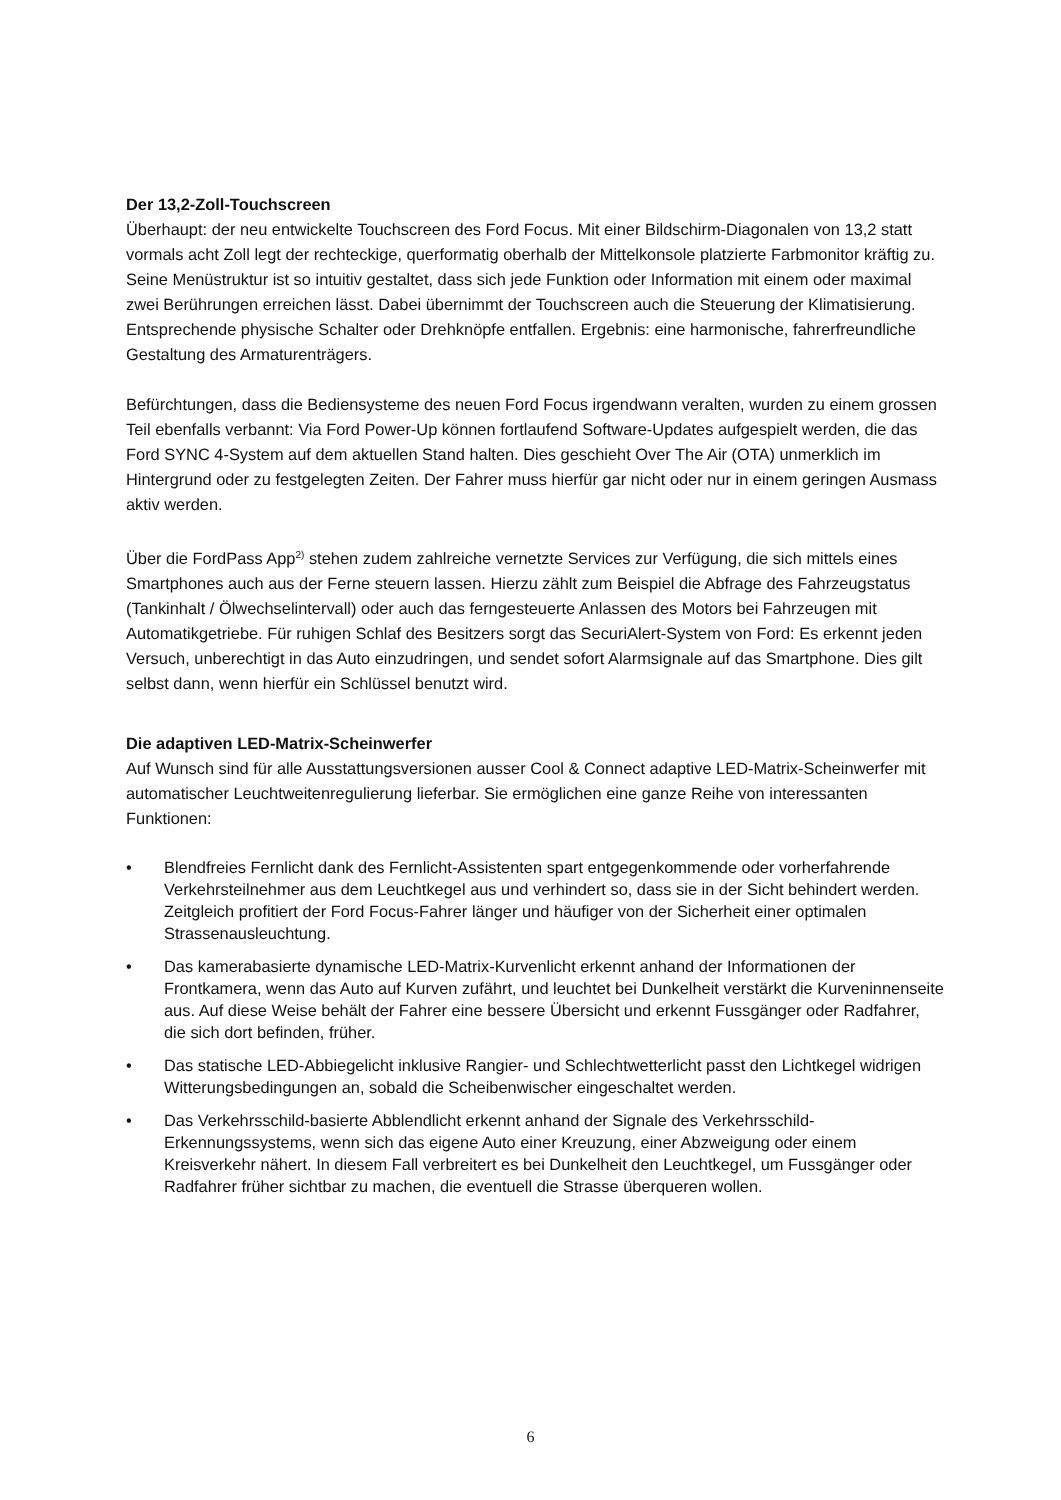Der 13,2-Zoll-Touchscreen
Überhaupt: der neu entwickelte Touchscreen des Ford Focus. Mit einer Bildschirm-Diagonalen von 13,2 statt vormals acht Zoll legt der rechteckige, querformatig oberhalb der Mittelkonsole platzierte Farbmonitor kräftig zu. Seine Menüstruktur ist so intuitiv gestaltet, dass sich jede Funktion oder Information mit einem oder maximal zwei Berührungen erreichen lässt. Dabei übernimmt der Touchscreen auch die Steuerung der Klimatisierung. Entsprechende physische Schalter oder Drehknöpfe entfallen. Ergebnis: eine harmonische, fahrerfreundliche Gestaltung des Armaturenträgers.
Befürchtungen, dass die Bediensysteme des neuen Ford Focus irgendwann veralten, wurden zu einem grossen Teil ebenfalls verbannt: Via Ford Power-Up können fortlaufend Software-Updates aufgespielt werden, die das Ford SYNC 4-System auf dem aktuellen Stand halten. Dies geschieht Over The Air (OTA) unmerklich im Hintergrund oder zu festgelegten Zeiten. Der Fahrer muss hierfür gar nicht oder nur in einem geringen Ausmass aktiv werden.
Über die FordPass App<sup>2)</sup> stehen zudem zahlreiche vernetzte Services zur Verfügung, die sich mittels eines Smartphones auch aus der Ferne steuern lassen. Hierzu zählt zum Beispiel die Abfrage des Fahrzeugstatus (Tankinhalt / Ölwechselintervall) oder auch das ferngesteuerte Anlassen des Motors bei Fahrzeugen mit Automatikgetriebe. Für ruhigen Schlaf des Besitzers sorgt das SecuriAlert-System von Ford: Es erkennt jeden Versuch, unberechtigt in das Auto einzudringen, und sendet sofort Alarmsignale auf das Smartphone. Dies gilt selbst dann, wenn hierfür ein Schlüssel benutzt wird.
Die adaptiven LED-Matrix-Scheinwerfer
Auf Wunsch sind für alle Ausstattungsversionen ausser Cool & Connect adaptive LED-Matrix-Scheinwerfer mit automatischer Leuchtweitenregulierung lieferbar. Sie ermöglichen eine ganze Reihe von interessanten Funktionen:
• Blendfreies Fernlicht dank des Fernlicht-Assistenten spart entgegenkommende oder vorherfahrende Verkehrsteilnehmer aus dem Leuchtkegel aus und verhindert so, dass sie in der Sicht behindert werden. Zeitgleich profitiert der Ford Focus-Fahrer länger und häufiger von der Sicherheit einer optimalen Strassenausleuchtung.
• Das kamerabasierte dynamische LED-Matrix-Kurvenlicht erkennt anhand der Informationen der Frontkamera, wenn das Auto auf Kurven zufährt, und leuchtet bei Dunkelheit verstärkt die Kurveninnenseite aus. Auf diese Weise behält der Fahrer eine bessere Übersicht und erkennt Fussgänger oder Radfahrer, die sich dort befinden, früher.
• Das statische LED-Abbiegelicht inklusive Rangier- und Schlechtwetterlicht passt den Lichtkegel widrigen Witterungsbedingungen an, sobald die Scheibenwischer eingeschaltet werden.
• Das Verkehrsschild-basierte Abblendlicht erkennt anhand der Signale des Verkehrsschild-Erkennungssystems, wenn sich das eigene Auto einer Kreuzung, einer Abzweigung oder einem Kreisverkehr nähert. In diesem Fall verbreitert es bei Dunkelheit den Leuchtkegel, um Fussgänger oder Radfahrer früher sichtbar zu machen, die eventuell die Strasse überqueren wollen.
6